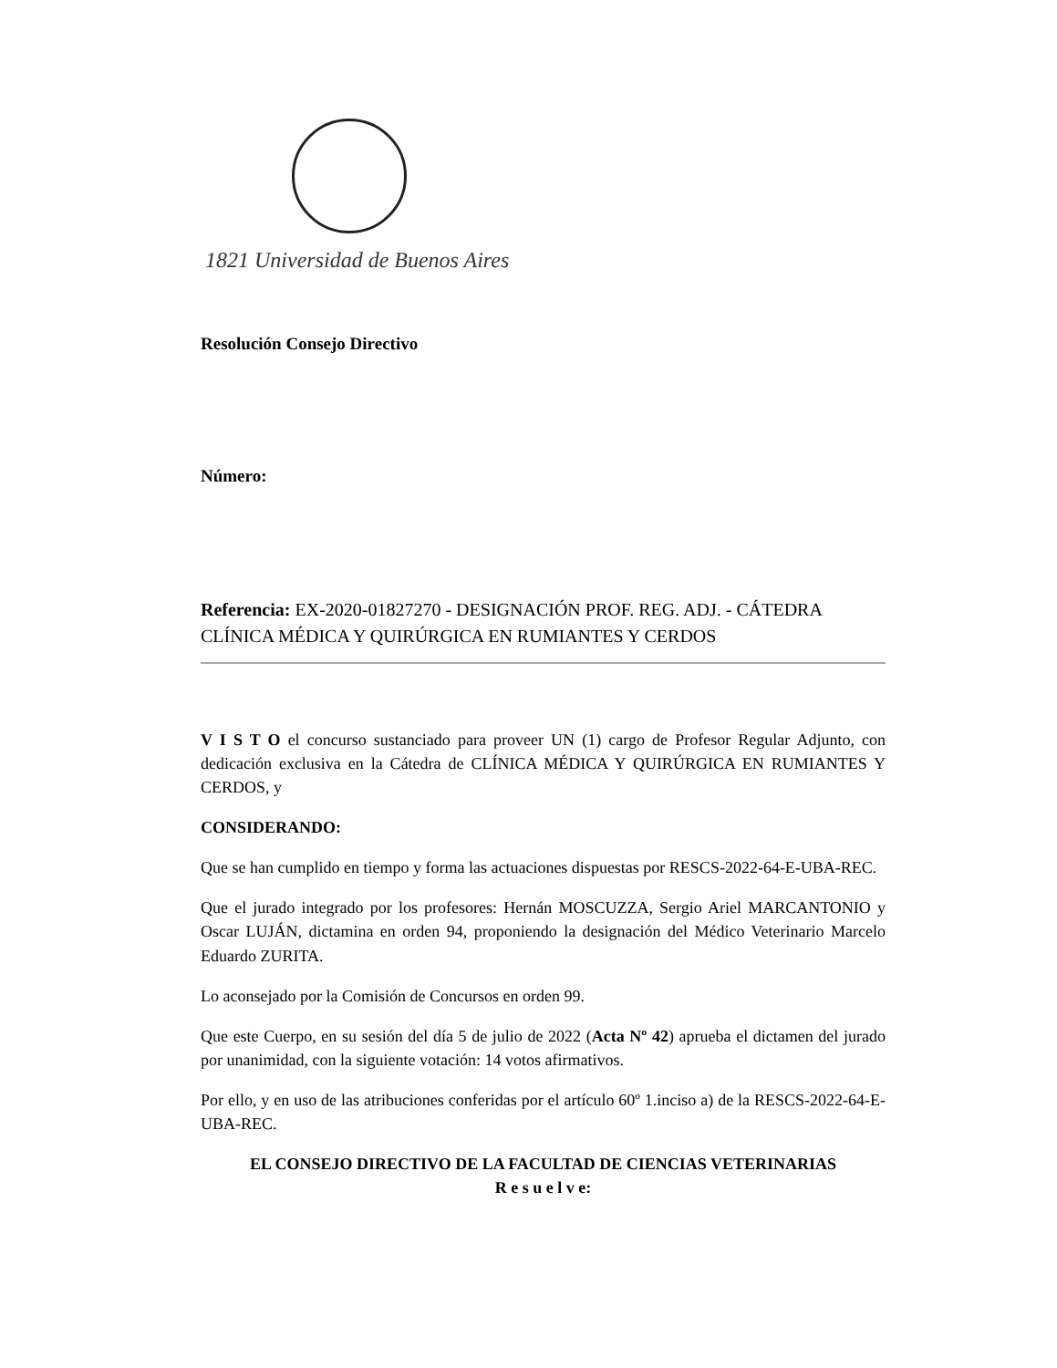1821 Universidad de Buenos Aires
Resolución Consejo Directivo
Número:
Referencia: EX-2020-01827270 - DESIGNACIÓN PROF. REG. ADJ. - CÁTEDRA CLÍNICA MÉDICA Y QUIRÚRGICA EN RUMIANTES Y CERDOS
V I S T O el concurso sustanciado para proveer UN (1) cargo de Profesor Regular Adjunto, con dedicación exclusiva en la Cátedra de CLÍNICA MÉDICA Y QUIRÚRGICA EN RUMIANTES Y CERDOS, y
CONSIDERANDO:
Que se han cumplido en tiempo y forma las actuaciones dispuestas por RESCS-2022-64-E-UBA-REC.
Que el jurado integrado por los profesores: Hernán MOSCUZZA, Sergio Ariel MARCANTONIO y Oscar LUJÁN, dictamina en orden 94, proponiendo la designación del Médico Veterinario Marcelo Eduardo ZURITA.
Lo aconsejado por la Comisión de Concursos en orden 99.
Que este Cuerpo, en su sesión del día 5 de julio de 2022 (Acta Nº 42) aprueba el dictamen del jurado por unanimidad, con la siguiente votación: 14 votos afirmativos.
Por ello, y en uso de las atribuciones conferidas por el artículo 60º 1.inciso a) de la RESCS-2022-64-E-UBA-REC.
EL CONSEJO DIRECTIVO DE LA FACULTAD DE CIENCIAS VETERINARIAS
R e s u e l v e: